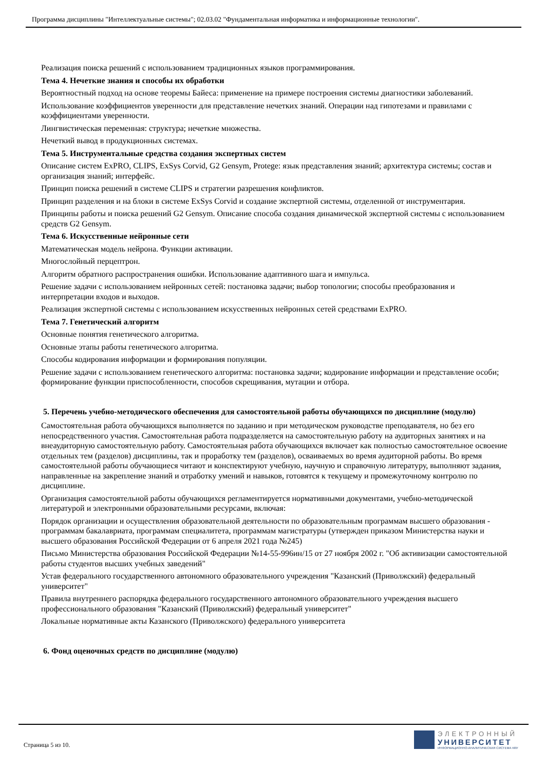Программа дисциплины "Интеллектуальные системы"; 02.03.02 "Фундаментальная информатика и информационные технологии".
Реализация поиска решений с использованием традиционных языков программирования.
Тема 4. Нечеткие знания и способы их обработки
Вероятностный подход на основе теоремы Байеса: применение на примере построения системы диагностики заболеваний.
Использование коэффициентов уверенности для представление нечетких знаний. Операции над гипотезами и правилами с коэффициентами уверенности.
Лингвистическая переменная: структура; нечеткие множества.
Нечеткий вывод в продукционных системах.
Тема 5. Инструментальные средства создания экспертных систем
Описание систем ExPRO, CLIPS, ExSys Corvid, G2 Gensym, Protege: язык представления знаний; архитектура системы; состав и организация знаний; интерфейс.
Принцип поиска решений в системе CLIPS и стратегии разрешения конфликтов.
Принцип разделения и на блоки в системе ExSys Corvid и создание экспертной системы, отделенной от инструментария.
Принципы работы и поиска решений G2 Gensym. Описание способа создания динамической экспертной системы с использованием средств G2 Gensym.
Тема 6. Искусственные нейронные сети
Математическая модель нейрона. Функции активации.
Многослойный перцептрон.
Алгоритм обратного распространения ошибки. Использование адаптивного шага и импульса.
Решение задачи с использованием нейронных сетей: постановка задачи; выбор топологии; способы преобразования и интерпретации входов и выходов.
Реализация экспертной системы с использованием искусственных нейронных сетей средствами ExPRO.
Тема 7. Генетический алгоритм
Основные понятия генетического алгоритма.
Основные этапы работы генетического алгоритма.
Способы кодирования информации и формирования популяции.
Решение задачи с использованием генетического алгоритма: постановка задачи; кодирование информации и представление особи; формирование функции приспособленности, способов скрещивания, мутации и отбора.
5. Перечень учебно-методического обеспечения для самостоятельной работы обучающихся по дисциплине (модулю)
Самостоятельная работа обучающихся выполняется по заданию и при методическом руководстве преподавателя, но без его непосредственного участия. Самостоятельная работа подразделяется на самостоятельную работу на аудиторных занятиях и на внеаудиторную самостоятельную работу. Самостоятельная работа обучающихся включает как полностью самостоятельное освоение отдельных тем (разделов) дисциплины, так и проработку тем (разделов), осваиваемых во время аудиторной работы. Во время самостоятельной работы обучающиеся читают и конспектируют учебную, научную и справочную литературу, выполняют задания, направленные на закрепление знаний и отработку умений и навыков, готовятся к текущему и промежуточному контролю по дисциплине.
Организация самостоятельной работы обучающихся регламентируется нормативными документами, учебно-методической литературой и электронными образовательными ресурсами, включая:
Порядок организации и осуществления образовательной деятельности по образовательным программам высшего образования - программам бакалавриата, программам специалитета, программам магистратуры (утвержден приказом Министерства науки и высшего образования Российской Федерации от 6 апреля 2021 года №245)
Письмо Министерства образования Российской Федерации №14-55-996ин/15 от 27 ноября 2002 г. "Об активизации самостоятельной работы студентов высших учебных заведений"
Устав федерального государственного автономного образовательного учреждения "Казанский (Приволжский) федеральный университет"
Правила внутреннего распорядка федерального государственного автономного образовательного учреждения высшего профессионального образования "Казанский (Приволжский) федеральный университет"
Локальные нормативные акты Казанского (Приволжского) федерального университета
6. Фонд оценочных средств по дисциплине (модулю)
Страница 5 из 10.
ЭЛЕКТРОННЫЙ
УНИВЕРСИТЕТ
ИНФОРМАЦИОННО-АНАЛИТИЧЕСКАЯ СИСТЕМА КФУ